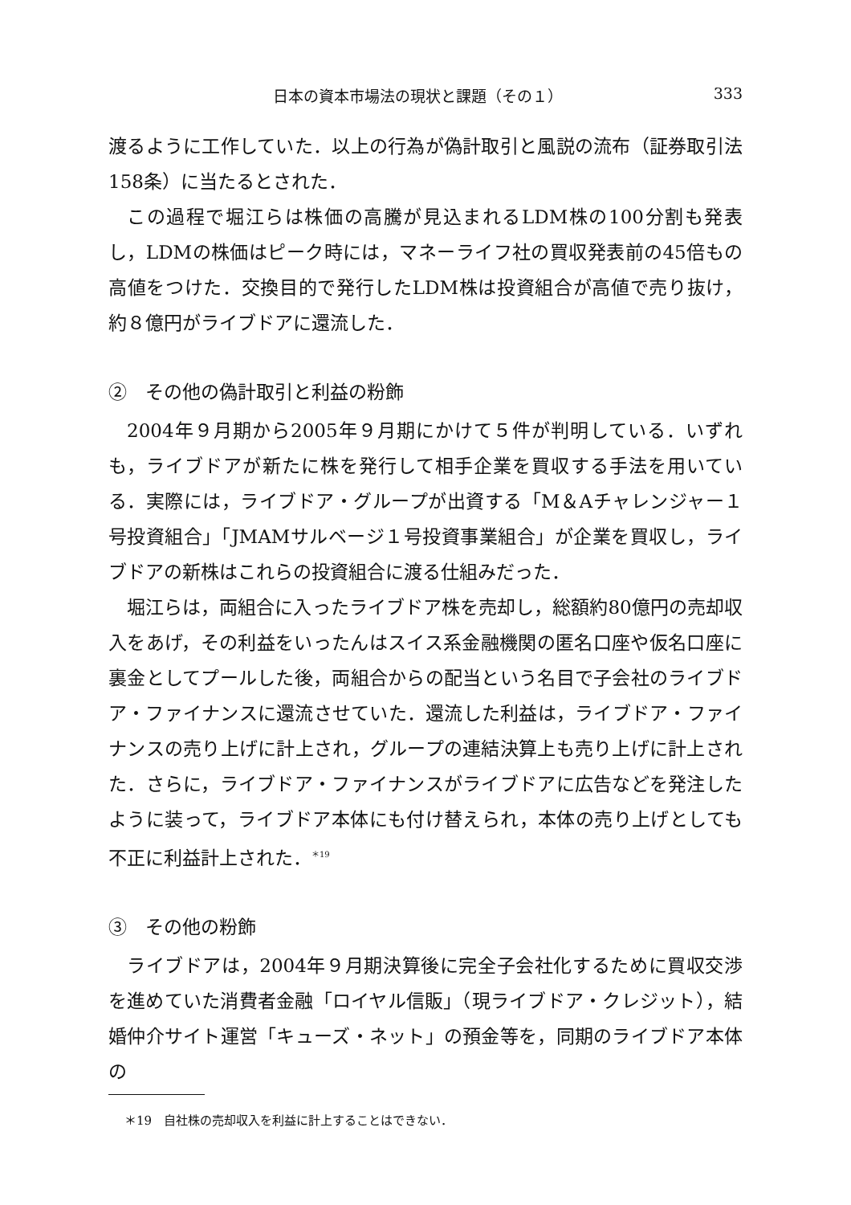日本の資本市場法の現状と課題（その１） 333
渡るように工作していた．以上の行為が偽計取引と風説の流布（証券取引法158条）に当たるとされた．
この過程で堀江らは株価の高騰が見込まれるLDM株の100分割も発表し，LDMの株価はピーク時には，マネーライフ社の買収発表前の45倍もの高値をつけた．交換目的で発行したLDM株は投資組合が高値で売り抜け，約８億円がライブドアに還流した．
②　その他の偽計取引と利益の粉飾
2004年９月期から2005年９月期にかけて５件が判明している．いずれも，ライブドアが新たに株を発行して相手企業を買収する手法を用いている．実際には，ライブドア・グループが出資する「M＆Aチャレンジャー１号投資組合」「JMAMサルベージ１号投資事業組合」が企業を買収し，ライブドアの新株はこれらの投資組合に渡る仕組みだった．
堀江らは，両組合に入ったライブドア株を売却し，総額約80億円の売却収入をあげ，その利益をいったんはスイス系金融機関の匿名口座や仮名口座に裏金としてプールした後，両組合からの配当という名目で子会社のライブドア・ファイナンスに還流させていた．還流した利益は，ライブドア・ファイナンスの売り上げに計上され，グループの連結決算上も売り上げに計上された．さらに，ライブドア・ファイナンスがライブドアに広告などを発注したように装って，ライブドア本体にも付け替えられ，本体の売り上げとしても不正に利益計上された．<sup>＊19</sup>
③　その他の粉飾
ライブドアは，2004年９月期決算後に完全子会社化するために買収交渉を進めていた消費者金融「ロイヤル信販」（現ライブドア・クレジット），結婚仲介サイト運営「キューズ・ネット」の預金等を，同期のライブドア本体の
＊19　自社株の売却収入を利益に計上することはできない．